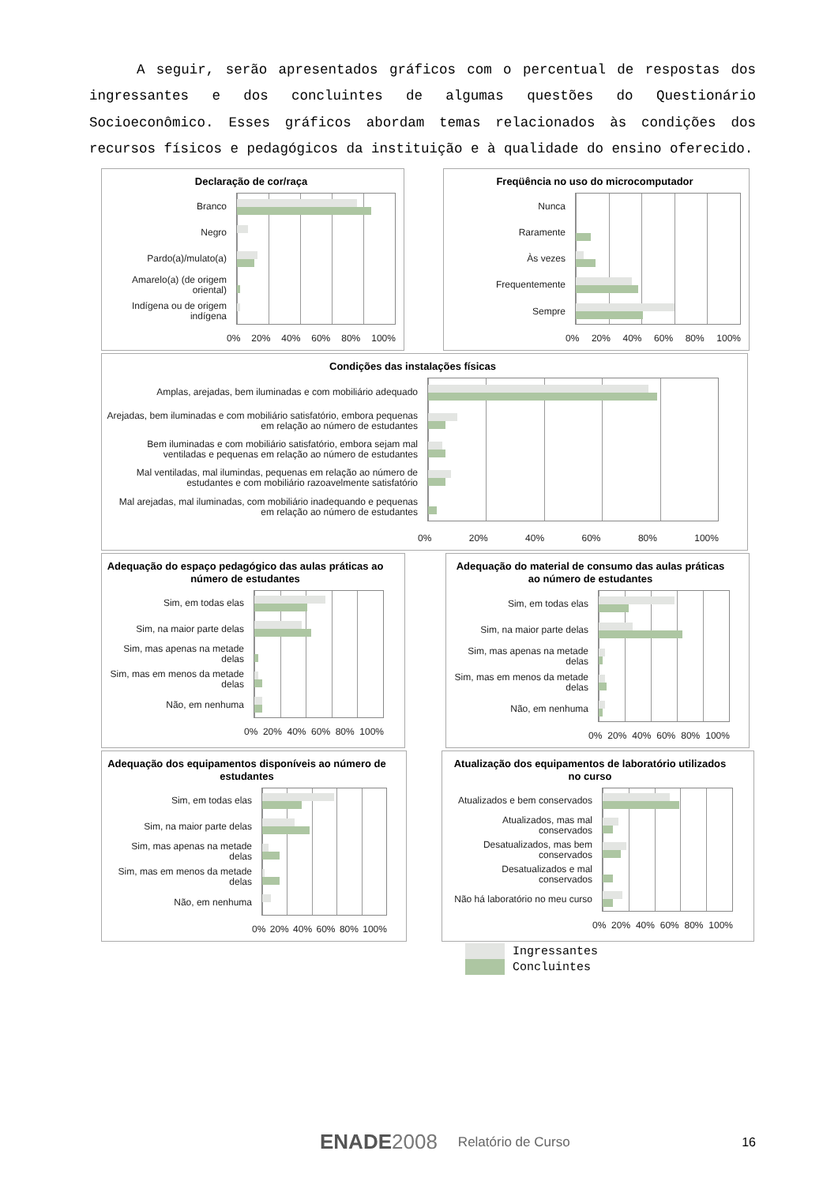A seguir, serão apresentados gráficos com o percentual de respostas dos ingressantes e dos concluintes de algumas questões do Questionário Socioeconômico. Esses gráficos abordam temas relacionados às condições dos recursos físicos e pedagógicos da instituição e à qualidade do ensino oferecido.
Declaração de cor/raça
Branco
Negro
Pardo(a)/mulato(a)
Amarelo(a) (de origem oriental)
Indígena ou de origem indígena
0% 20% 40% 60% 80% 100%
Freqüência no uso do microcomputador
Nunca
Raramente
Às vezes
Frequentemente
Sempre
0% 20% 40% 60% 80% 100%
Condições das instalações físicas
Amplas, arejadas, bem iluminadas e com mobiliário adequado
Arejadas, bem iluminadas e com mobiliário satisfatório, embora pequenas em relação ao número de estudantes
Bem iluminadas e com mobiliário satisfatório, embora sejam mal ventiladas e pequenas em relação ao número de estudantes
Mal ventiladas, mal ilumindas, pequenas em relação ao número de estudantes e com mobiliário razoavelmente satisfatório
Mal arejadas, mal iluminadas, com mobiliário inadequando e pequenas em relação ao número de estudantes
0% 20% 40% 60% 80% 100%
Adequação do espaço pedagógico das aulas práticas ao número de estudantes
Sim, em todas elas
Sim, na maior parte delas
Sim, mas apenas na metade delas
Sim, mas em menos da metade delas
Não, em nenhuma
0% 20% 40% 60% 80% 100%
Adequação do material de consumo das aulas práticas ao número de estudantes
Sim, em todas elas
Sim, na maior parte delas
Sim, mas apenas na metade delas
Sim, mas em menos da metade delas
Não, em nenhuma
0% 20% 40% 60% 80% 100%
Adequação dos equipamentos disponíveis ao número de estudantes
Sim, em todas elas
Sim, na maior parte delas
Sim, mas apenas na metade delas
Sim, mas em menos da metade delas
Não, em nenhuma
0% 20% 40% 60% 80% 100%
Atualização dos equipamentos de laboratório utilizados no curso
Atualizados e bem conservados
Atualizados, mas mal conservados
Desatualizados, mas bem conservados
Desatualizados e mal conservados
Não há laboratório no meu curso
0% 20% 40% 60% 80% 100%
Ingressantes
Concluintes
ENADE 2008 Relatório de Curso 16